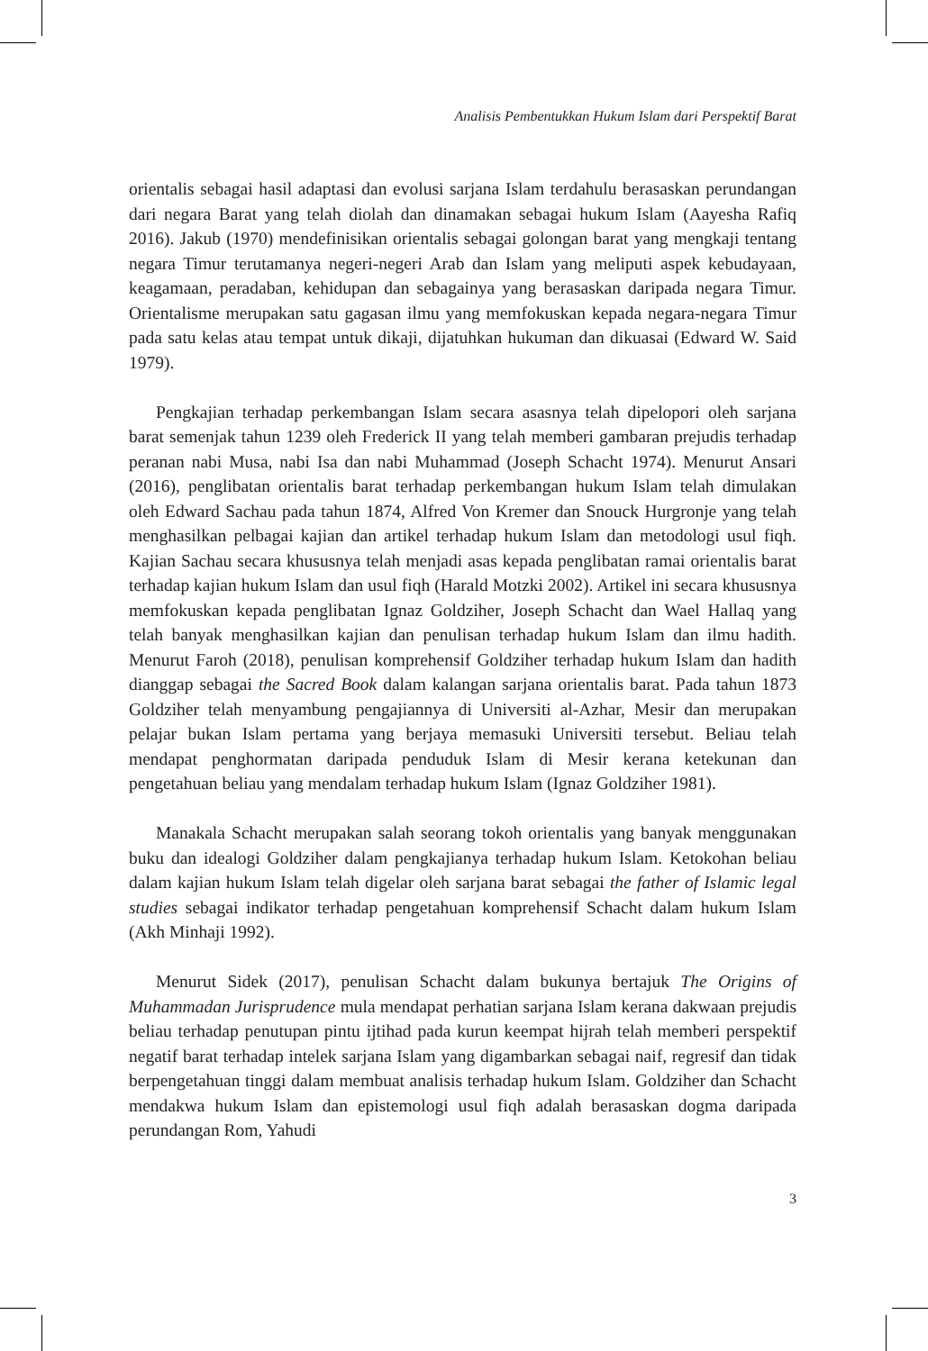Analisis Pembentukkan Hukum Islam dari Perspektif Barat
orientalis sebagai hasil adaptasi dan evolusi sarjana Islam terdahulu berasaskan perundangan dari negara Barat yang telah diolah dan dinamakan sebagai hukum Islam (Aayesha Rafiq 2016). Jakub (1970) mendefinisikan orientalis sebagai golongan barat yang mengkaji tentang negara Timur terutamanya negeri-negeri Arab dan Islam yang meliputi aspek kebudayaan, keagamaan, peradaban, kehidupan dan sebagainya yang berasaskan daripada negara Timur. Orientalisme merupakan satu gagasan ilmu yang memfokuskan kepada negara-negara Timur pada satu kelas atau tempat untuk dikaji, dijatuhkan hukuman dan dikuasai (Edward W. Said 1979).
Pengkajian terhadap perkembangan Islam secara asasnya telah dipelopori oleh sarjana barat semenjak tahun 1239 oleh Frederick II yang telah memberi gambaran prejudis terhadap peranan nabi Musa, nabi Isa dan nabi Muhammad (Joseph Schacht 1974). Menurut Ansari (2016), penglibatan orientalis barat terhadap perkembangan hukum Islam telah dimulakan oleh Edward Sachau pada tahun 1874, Alfred Von Kremer dan Snouck Hurgronje yang telah menghasilkan pelbagai kajian dan artikel terhadap hukum Islam dan metodologi usul fiqh. Kajian Sachau secara khususnya telah menjadi asas kepada penglibatan ramai orientalis barat terhadap kajian hukum Islam dan usul fiqh (Harald Motzki 2002). Artikel ini secara khususnya memfokuskan kepada penglibatan Ignaz Goldziher, Joseph Schacht dan Wael Hallaq yang telah banyak menghasilkan kajian dan penulisan terhadap hukum Islam dan ilmu hadith. Menurut Faroh (2018), penulisan komprehensif Goldziher terhadap hukum Islam dan hadith dianggap sebagai the Sacred Book dalam kalangan sarjana orientalis barat. Pada tahun 1873 Goldziher telah menyambung pengajiannya di Universiti al-Azhar, Mesir dan merupakan pelajar bukan Islam pertama yang berjaya memasuki Universiti tersebut. Beliau telah mendapat penghormatan daripada penduduk Islam di Mesir kerana ketekunan dan pengetahuan beliau yang mendalam terhadap hukum Islam (Ignaz Goldziher 1981).
Manakala Schacht merupakan salah seorang tokoh orientalis yang banyak menggunakan buku dan idealogi Goldziher dalam pengkajianya terhadap hukum Islam. Ketokohan beliau dalam kajian hukum Islam telah digelar oleh sarjana barat sebagai the father of Islamic legal studies sebagai indikator terhadap pengetahuan komprehensif Schacht dalam hukum Islam (Akh Minhaji 1992).
Menurut Sidek (2017), penulisan Schacht dalam bukunya bertajuk The Origins of Muhammadan Jurisprudence mula mendapat perhatian sarjana Islam kerana dakwaan prejudis beliau terhadap penutupan pintu ijtihad pada kurun keempat hijrah telah memberi perspektif negatif barat terhadap intelek sarjana Islam yang digambarkan sebagai naif, regresif dan tidak berpengetahuan tinggi dalam membuat analisis terhadap hukum Islam. Goldziher dan Schacht mendakwa hukum Islam dan epistemologi usul fiqh adalah berasaskan dogma daripada perundangan Rom, Yahudi
3